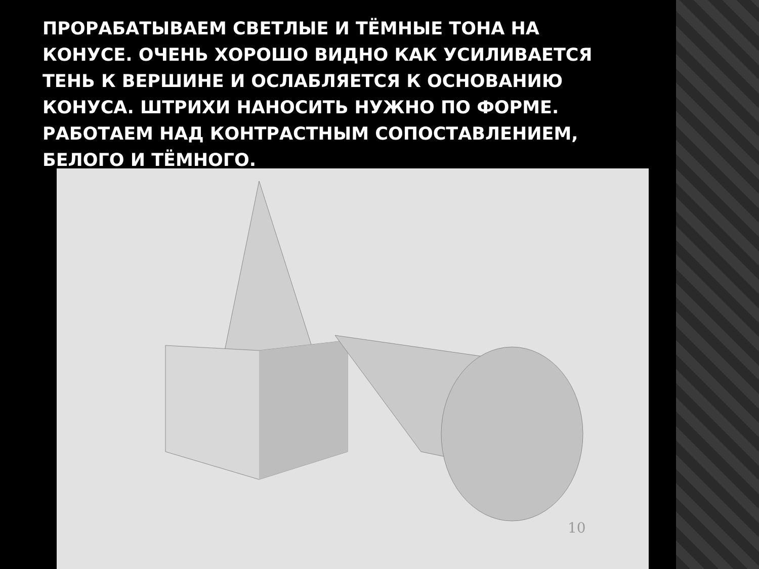ПРОРАБАТЫВАЕМ СВЕТЛЫЕ И ТЁМНЫЕ ТОНА НА КОНУСЕ. ОЧЕНЬ ХОРОШО ВИДНО КАК УСИЛИВАЕТСЯ ТЕНЬ К ВЕРШИНЕ И ОСЛАБЛЯЕТСЯ К ОСНОВАНИЮ КОНУСА. ШТРИХИ НАНОСИТЬ НУЖНО ПО ФОРМЕ. РАБОТАЕМ НАД КОНТРАСТНЫМ СОПОСТАВЛЕНИЕМ, БЕЛОГО И ТЁМНОГО.
10